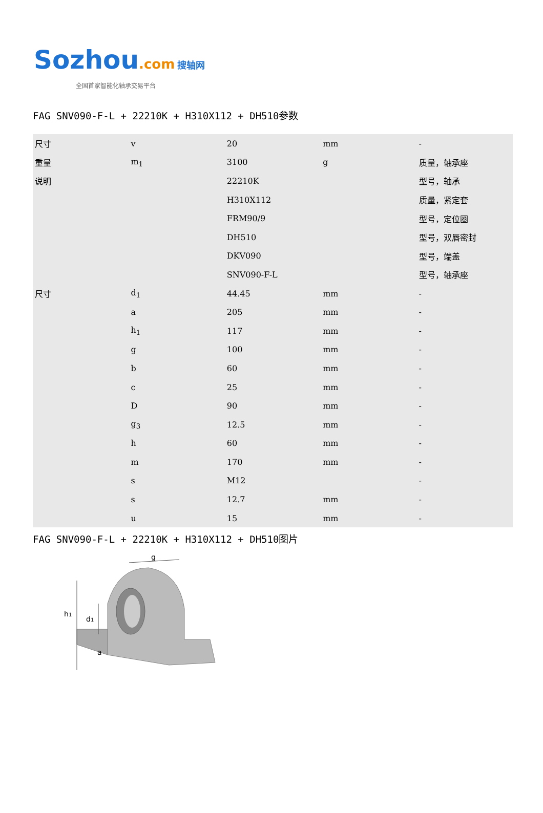Sozhou.com 搜轴网
全国首家智能化轴承交易平台
FAG SNV090-F-L + 22210K + H310X112 + DH510参数
| 尺寸 | v | 20 | mm | - |
| 重量 | m<sub>1</sub> | 3100 | g | 质量，轴承座 |
| 说明 | | 22210K | | 型号，轴承 |
| | | H310X112 | | 质量，紧定套 |
| | | FRM90/9 | | 型号，定位圈 |
| | | DH510 | | 型号，双唇密封 |
| | | DKV090 | | 型号，端盖 |
| | | SNV090-F-L | | 型号，轴承座 |
| 尺寸 | d<sub>1</sub> | 44.45 | mm | - |
| | a | 205 | mm | - |
| | h<sub>1</sub> | 117 | mm | - |
| | g | 100 | mm | - |
| | b | 60 | mm | - |
| | c | 25 | mm | - |
| | D | 90 | mm | - |
| | g<sub>3</sub> | 12.5 | mm | - |
| | h | 60 | mm | - |
| | m | 170 | mm | - |
| | s | M12 | | - |
| | s | 12.7 | mm | - |
| | u | 15 | mm | - |
FAG SNV090-F-L + 22210K + H310X112 + DH510图片
g
h1
d1
a